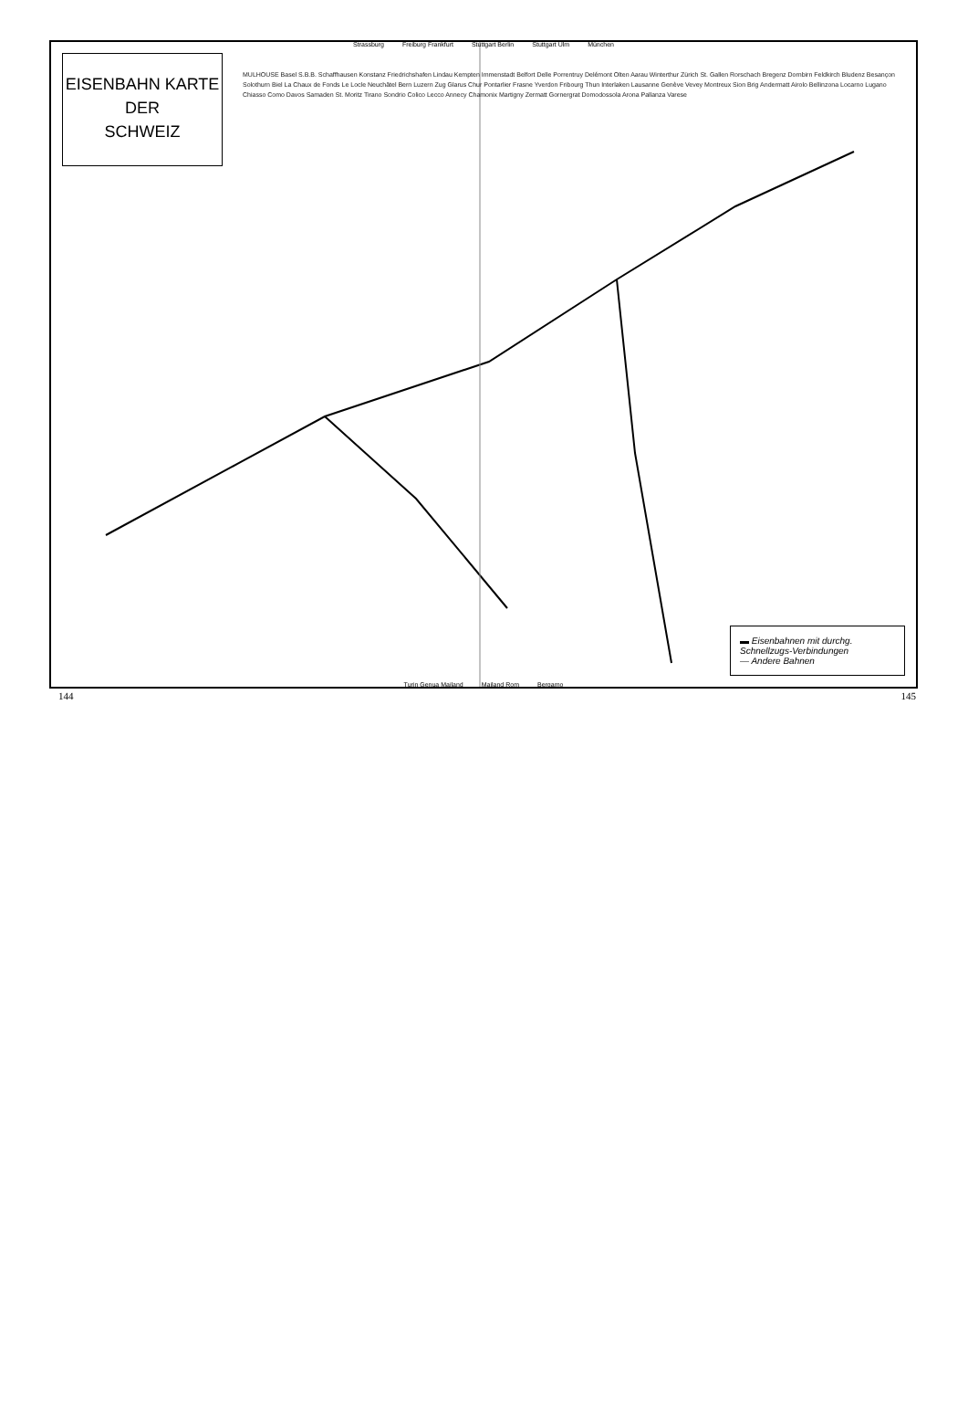Strassburg Freiburg Frankfurt Stuttgart Berlin Stuttgart Ulm München
EISENBAHN KARTE
DER
SCHWEIZ
MULHOUSE Basel S.B.B. Schaffhausen Konstanz Friedrichshafen Lindau Kempten Immenstadt Belfort Delle Porrentruy Delémont Olten Aarau Winterthur Zürich St. Gallen Rorschach Bregenz Dornbirn Feldkirch Bludenz Besançon Solothurn Biel La Chaux de Fonds Le Locle Neuchâtel Bern Luzern Zug Glarus Chur Pontarlier Frasne Yverdon Fribourg Thun Interlaken Lausanne Genève Vevey Montreux Sion Brig Andermatt Airolo Bellinzona Locarno Lugano Chiasso Como Davos Samaden St. Moritz Tirano Sondrio Colico Lecco Annecy Chamonix Martigny Zermatt Gornergrat Domodossola Arona Pallanza Varese
Turin Genua Mailand Mailand Rom Bergamo
▬ Eisenbahnen mit durchg. Schnellzugs-Verbindungen
— Andere Bahnen
144 145